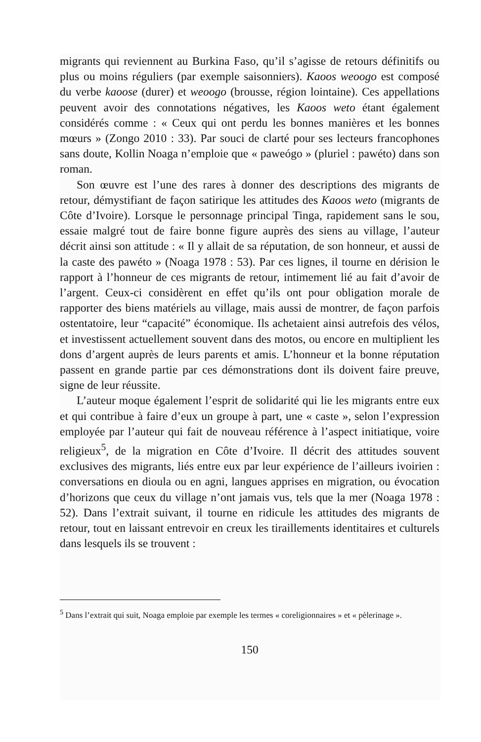migrants qui reviennent au Burkina Faso, qu’il s’agisse de retours définitifs ou plus ou moins réguliers (par exemple saisonniers). Kaoos weoogo est composé du verbe kaoose (durer) et weoogo (brousse, région lointaine). Ces appellations peuvent avoir des connotations négatives, les Kaoos weto étant également considérés comme : « Ceux qui ont perdu les bonnes manières et les bonnes mœurs » (Zongo 2010 : 33). Par souci de clarté pour ses lecteurs francophones sans doute, Kollin Noaga n’emploie que « paweógo » (pluriel : pawéto) dans son roman.
Son œuvre est l’une des rares à donner des descriptions des migrants de retour, démystifiant de façon satirique les attitudes des Kaoos weto (migrants de Côte d’Ivoire). Lorsque le personnage principal Tinga, rapidement sans le sou, essaie malgré tout de faire bonne figure auprès des siens au village, l’auteur décrit ainsi son attitude : « Il y allait de sa réputation, de son honneur, et aussi de la caste des pawéto » (Noaga 1978 : 53). Par ces lignes, il tourne en dérision le rapport à l’honneur de ces migrants de retour, intimement lié au fait d’avoir de l’argent. Ceux-ci considèrent en effet qu’ils ont pour obligation morale de rapporter des biens matériels au village, mais aussi de montrer, de façon parfois ostentatoire, leur “capacité” économique. Ils achetaient ainsi autrefois des vélos, et investissent actuellement souvent dans des motos, ou encore en multiplient les dons d’argent auprès de leurs parents et amis. L’honneur et la bonne réputation passent en grande partie par ces démonstrations dont ils doivent faire preuve, signe de leur réussite.
L’auteur moque également l’esprit de solidarité qui lie les migrants entre eux et qui contribue à faire d’eux un groupe à part, une « caste », selon l’expression employée par l’auteur qui fait de nouveau référence à l’aspect initiatique, voire religieux<sup>5</sup>, de la migration en Côte d’Ivoire. Il décrit des attitudes souvent exclusives des migrants, liés entre eux par leur expérience de l’ailleurs ivoirien : conversations en dioula ou en agni, langues apprises en migration, ou évocation d’horizons que ceux du village n’ont jamais vus, tels que la mer (Noaga 1978 : 52). Dans l’extrait suivant, il tourne en ridicule les attitudes des migrants de retour, tout en laissant entrevoir en creux les tiraillements identitaires et culturels dans lesquels ils se trouvent :
<sup>5</sup> Dans l’extrait qui suit, Noaga emploie par exemple les termes « coreligionnaires » et « pèlerinage ».
150